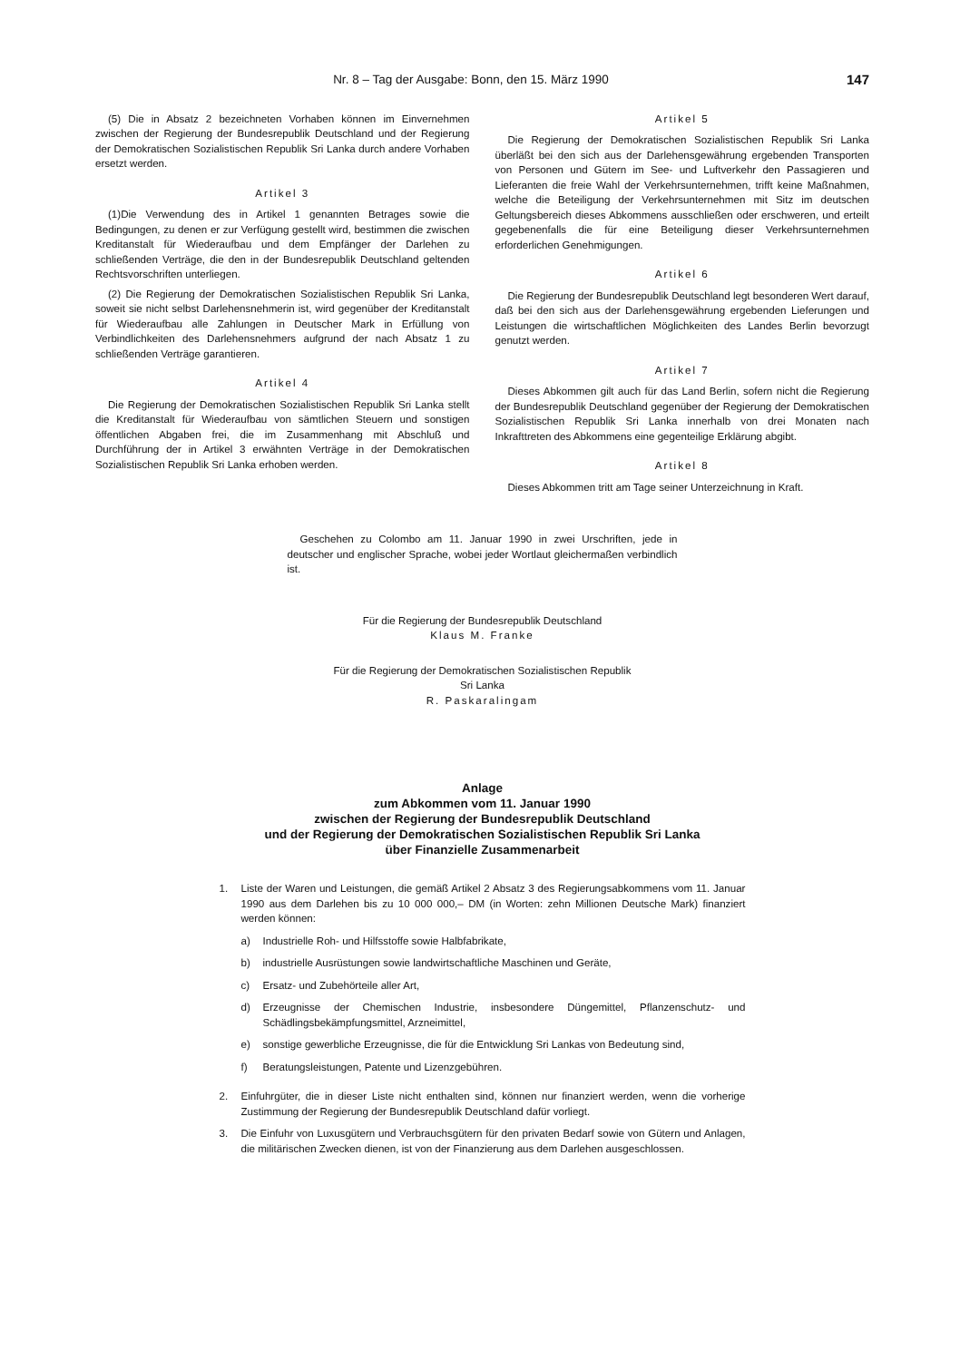Nr. 8 – Tag der Ausgabe: Bonn, den 15. März 1990 147
(5) Die in Absatz 2 bezeichneten Vorhaben können im Einvernehmen zwischen der Regierung der Bundesrepublik Deutschland und der Regierung der Demokratischen Sozialistischen Republik Sri Lanka durch andere Vorhaben ersetzt werden.
Artikel 3
(1)Die Verwendung des in Artikel 1 genannten Betrages sowie die Bedingungen, zu denen er zur Verfügung gestellt wird, bestimmen die zwischen Kreditanstalt für Wiederaufbau und dem Empfänger der Darlehen zu schließenden Verträge, die den in der Bundesrepublik Deutschland geltenden Rechtsvorschriften unterliegen.
(2) Die Regierung der Demokratischen Sozialistischen Republik Sri Lanka, soweit sie nicht selbst Darlehensnehmerin ist, wird gegenüber der Kreditanstalt für Wiederaufbau alle Zahlungen in Deutscher Mark in Erfüllung von Verbindlichkeiten des Darlehensnehmers aufgrund der nach Absatz 1 zu schließenden Verträge garantieren.
Artikel 4
Die Regierung der Demokratischen Sozialistischen Republik Sri Lanka stellt die Kreditanstalt für Wiederaufbau von sämtlichen Steuern und sonstigen öffentlichen Abgaben frei, die im Zusammenhang mit Abschluß und Durchführung der in Artikel 3 erwähnten Verträge in der Demokratischen Sozialistischen Republik Sri Lanka erhoben werden.
Artikel 5
Die Regierung der Demokratischen Sozialistischen Republik Sri Lanka überläßt bei den sich aus der Darlehensgewährung ergebenden Transporten von Personen und Gütern im See- und Luftverkehr den Passagieren und Lieferanten die freie Wahl der Verkehrsunternehmen, trifft keine Maßnahmen, welche die Beteiligung der Verkehrsunternehmen mit Sitz im deutschen Geltungsbereich dieses Abkommens ausschließen oder erschweren, und erteilt gegebenenfalls die für eine Beteiligung dieser Verkehrsunternehmen erforderlichen Genehmigungen.
Artikel 6
Die Regierung der Bundesrepublik Deutschland legt besonderen Wert darauf, daß bei den sich aus der Darlehensgewährung ergebenden Lieferungen und Leistungen die wirtschaftlichen Möglichkeiten des Landes Berlin bevorzugt genutzt werden.
Artikel 7
Dieses Abkommen gilt auch für das Land Berlin, sofern nicht die Regierung der Bundesrepublik Deutschland gegenüber der Regierung der Demokratischen Sozialistischen Republik Sri Lanka innerhalb von drei Monaten nach Inkrafttreten des Abkommens eine gegenteilige Erklärung abgibt.
Artikel 8
Dieses Abkommen tritt am Tage seiner Unterzeichnung in Kraft.
Geschehen zu Colombo am 11. Januar 1990 in zwei Urschriften, jede in deutscher und englischer Sprache, wobei jeder Wortlaut gleichermaßen verbindlich ist.
Für die Regierung der Bundesrepublik Deutschland
Klaus M. Franke
Für die Regierung der Demokratischen Sozialistischen Republik
Sri Lanka
R. Paskaralingam
Anlage
zum Abkommen vom 11. Januar 1990
zwischen der Regierung der Bundesrepublik Deutschland
und der Regierung der Demokratischen Sozialistischen Republik Sri Lanka
über Finanzielle Zusammenarbeit
1. Liste der Waren und Leistungen, die gemäß Artikel 2 Absatz 3 des Regierungsabkommens vom 11. Januar 1990 aus dem Darlehen bis zu 10 000 000,– DM (in Worten: zehn Millionen Deutsche Mark) finanziert werden können:
a) Industrielle Roh- und Hilfsstoffe sowie Halbfabrikate,
b) industrielle Ausrüstungen sowie landwirtschaftliche Maschinen und Geräte,
c) Ersatz- und Zubehörteile aller Art,
d) Erzeugnisse der Chemischen Industrie, insbesondere Düngemittel, Pflanzenschutz- und Schädlingsbekämpfungsmittel, Arzneimittel,
e) sonstige gewerbliche Erzeugnisse, die für die Entwicklung Sri Lankas von Bedeutung sind,
f) Beratungsleistungen, Patente und Lizenzgebühren.
2. Einfuhrgüter, die in dieser Liste nicht enthalten sind, können nur finanziert werden, wenn die vorherige Zustimmung der Regierung der Bundesrepublik Deutschland dafür vorliegt.
3. Die Einfuhr von Luxusgütern und Verbrauchsgütern für den privaten Bedarf sowie von Gütern und Anlagen, die militärischen Zwecken dienen, ist von der Finanzierung aus dem Darlehen ausgeschlossen.